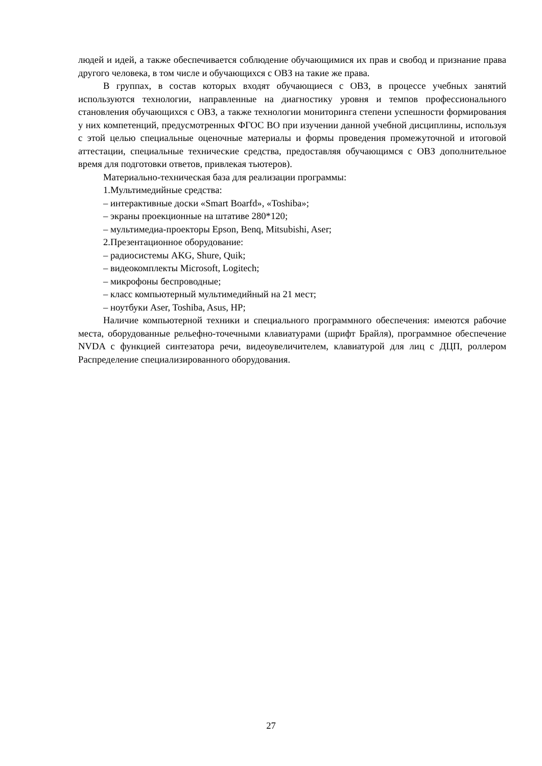людей и идей, а также обеспечивается соблюдение обучающимися их прав и свобод и признание права другого человека, в том числе и обучающихся с ОВЗ на такие же права.
В группах, в состав которых входят обучающиеся с ОВЗ, в процессе учебных занятий используются технологии, направленные на диагностику уровня и темпов профессионального становления обучающихся с ОВЗ, а также технологии мониторинга степени успешности формирования у них компетенций, предусмотренных ФГОС ВО при изучении данной учебной дисциплины, используя с этой целью специальные оценочные материалы и формы проведения промежуточной и итоговой аттестации, специальные технические средства, предоставляя обучающимся с ОВЗ дополнительное время для подготовки ответов, привлекая тьютеров).
Материально-техническая база для реализации программы:
1.Мультимедийные средства:
– интерактивные доски «Smart Boarfd», «Toshiba»;
– экраны проекционные на штативе 280*120;
– мультимедиа-проекторы Epson, Benq, Mitsubishi, Aser;
2.Презентационное оборудование:
– радиосистемы AKG, Shure, Quik;
– видеокомплекты Microsoft, Logitech;
– микрофоны беспроводные;
– класс компьютерный мультимедийный на 21 мест;
– ноутбуки Aser, Toshiba, Asus, HP;
Наличие компьютерной техники и специального программного обеспечения: имеются рабочие места, оборудованные рельефно-точечными клавиатурами (шрифт Брайля), программное обеспечение NVDA с функцией синтезатора речи, видеоувеличителем, клавиатурой для лиц с ДЦП, роллером Распределение специализированного оборудования.
27